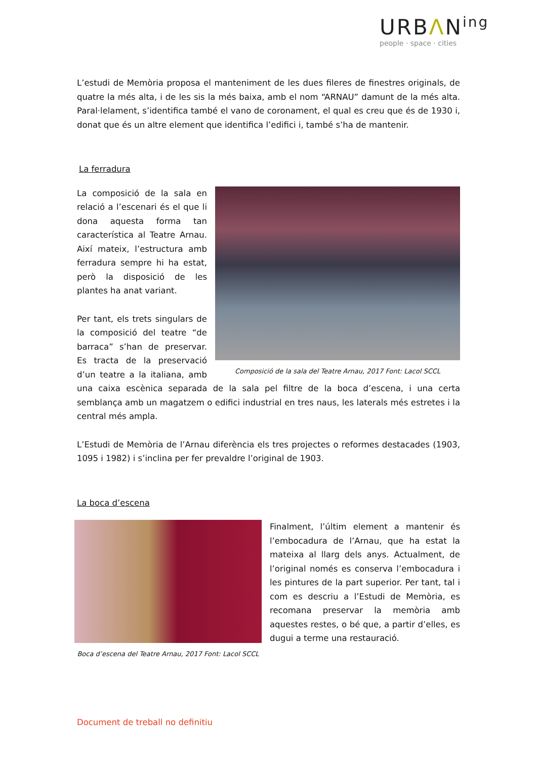URBΛN<sup>ing</sup>
people · space · cities
L’estudi de Memòria proposa el manteniment de les dues fileres de finestres originals, de quatre la més alta, i de les sis la més baixa, amb el nom “ARNAU” damunt de la més alta. Paral·lelament, s’identifica també el vano de coronament, el qual es creu que és de 1930 i, donat que és un altre element que identifica l’edifici i, també s’ha de mantenir.
La ferradura
Composició de la sala del Teatre Arnau, 2017 Font: Lacol SCCL
La composició de la sala en relació a l’escenari és el que li dona aquesta forma tan característica al Teatre Arnau. Així mateix, l’estructura amb ferradura sempre hi ha estat, però la disposició de les plantes ha anat variant.
Per tant, els trets singulars de la composició del teatre “de barraca” s’han de preservar. Es tracta de la preservació d’un teatre a la italiana, amb una caixa escènica separada de la sala pel filtre de la boca d’escena, i una certa semblança amb un magatzem o edifici industrial en tres naus, les laterals més estretes i la central més ampla.
L’Estudi de Memòria de l’Arnau diferència els tres projectes o reformes destacades (1903, 1095 i 1982) i s’inclina per fer prevaldre l’original de 1903.
La boca d’escena
Boca d’escena del Teatre Arnau, 2017 Font: Lacol SCCL
Finalment, l’últim element a mantenir és l’embocadura de l’Arnau, que ha estat la mateixa al llarg dels anys. Actualment, de l’original només es conserva l’embocadura i les pintures de la part superior. Per tant, tal i com es descriu a l’Estudi de Memòria, es recomana preservar la memòria amb aquestes restes, o bé que, a partir d’elles, es dugui a terme una restauració.
Document de treball no definitiu